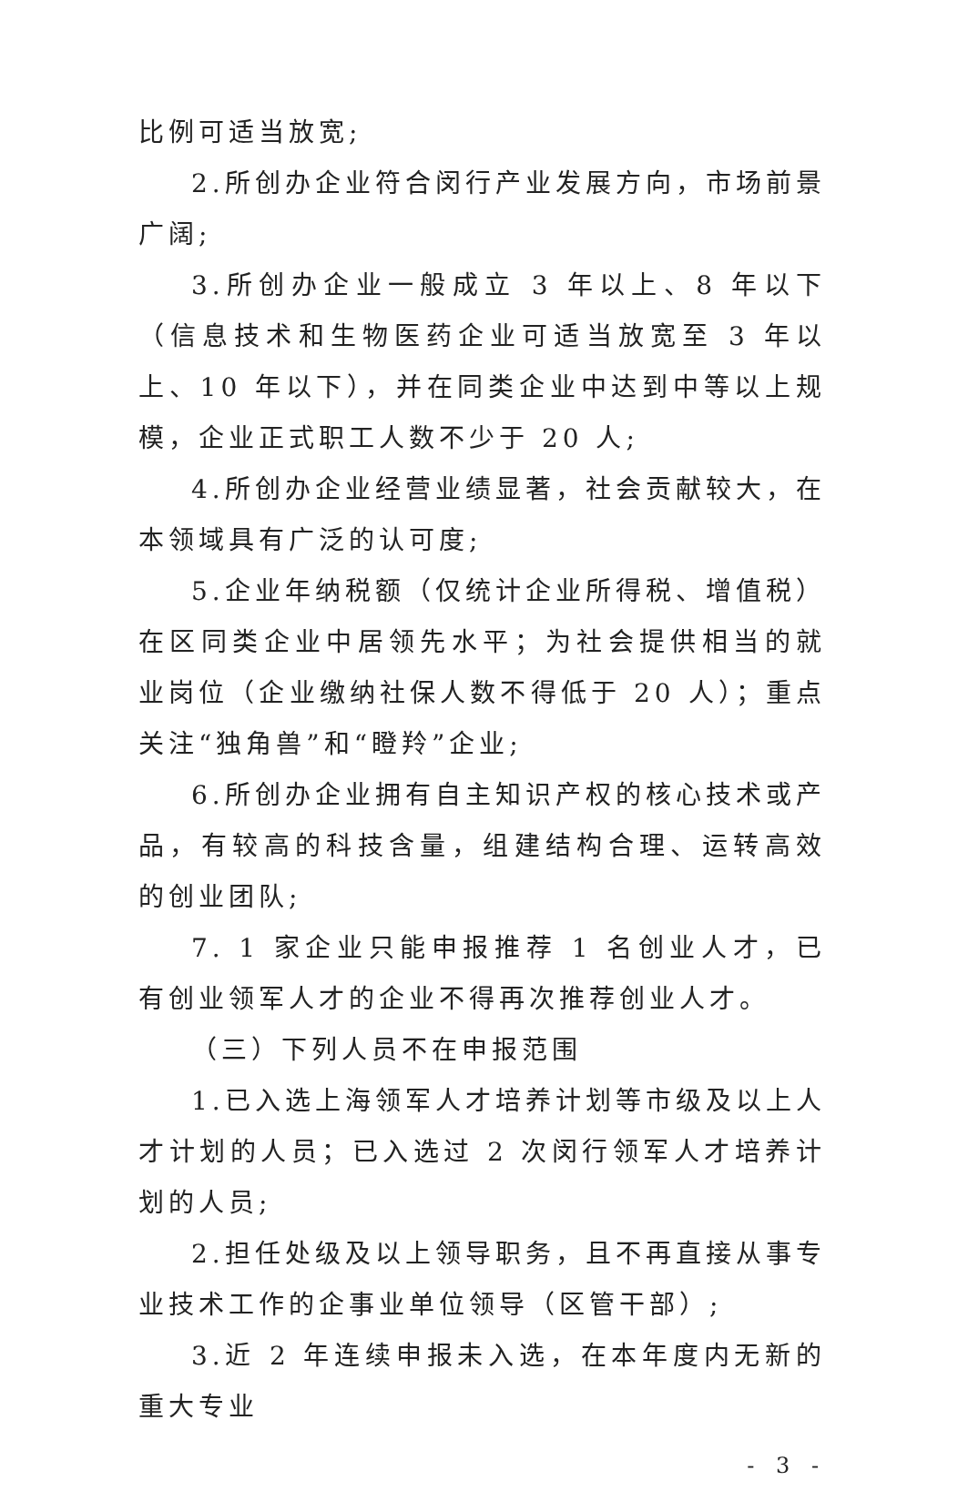比例可适当放宽;
2.所创办企业符合闵行产业发展方向，市场前景广阔;
3.所创办企业一般成立 3 年以上、8 年以下（信息技术和生物医药企业可适当放宽至 3 年以上、10 年以下），并在同类企业中达到中等以上规模，企业正式职工人数不少于 20 人;
4.所创办企业经营业绩显著，社会贡献较大，在本领域具有广泛的认可度;
5.企业年纳税额（仅统计企业所得税、增值税）在区同类企业中居领先水平；为社会提供相当的就业岗位（企业缴纳社保人数不得低于 20 人）；重点关注“独角兽”和“瞪羚”企业;
6.所创办企业拥有自主知识产权的核心技术或产品，有较高的科技含量，组建结构合理、运转高效的创业团队;
7. 1 家企业只能申报推荐 1 名创业人才，已有创业领军人才的企业不得再次推荐创业人才。
（三）下列人员不在申报范围
1.已入选上海领军人才培养计划等市级及以上人才计划的人员；已入选过 2 次闵行领军人才培养计划的人员;
2.担任处级及以上领导职务，且不再直接从事专业技术工作的企事业单位领导（区管干部）;
3.近 2 年连续申报未入选，在本年度内无新的重大专业
- 3 -